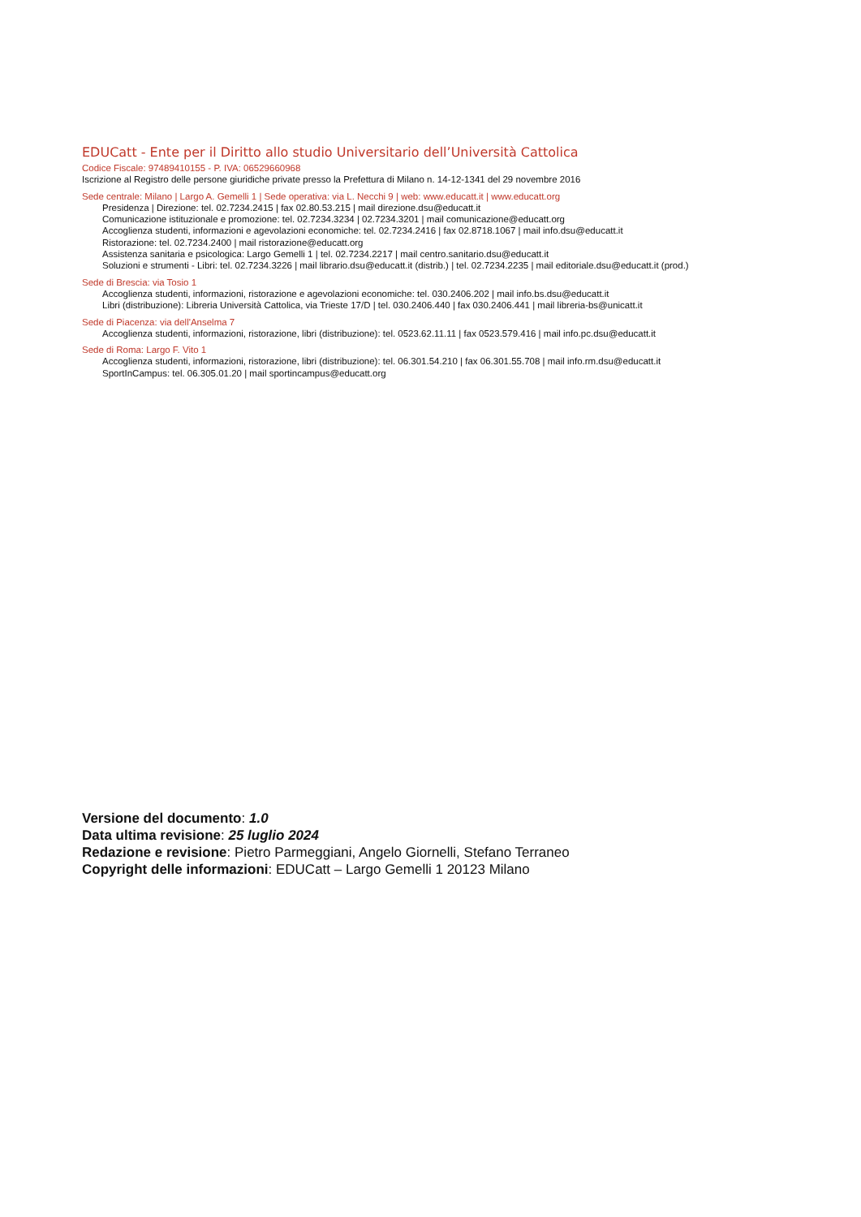EDUCatt - Ente per il Diritto allo studio Universitario dell’Università Cattolica
Codice Fiscale: 97489410155 - P. IVA: 06529660968
Iscrizione al Registro delle persone giuridiche private presso la Prefettura di Milano n. 14-12-1341 del 29 novembre 2016
Sede centrale: Milano | Largo A. Gemelli 1 | Sede operativa: via L. Necchi 9 | web: www.educatt.it | www.educatt.org
Presidenza | Direzione: tel. 02.7234.2415 | fax 02.80.53.215 | mail direzione.dsu@educatt.it
Comunicazione istituzionale e promozione: tel. 02.7234.3234 | 02.7234.3201 | mail comunicazione@educatt.org
Accoglienza studenti, informazioni e agevolazioni economiche: tel. 02.7234.2416 | fax 02.8718.1067 | mail info.dsu@educatt.it
Ristorazione: tel. 02.7234.2400 | mail ristorazione@educatt.org
Assistenza sanitaria e psicologica: Largo Gemelli 1 | tel. 02.7234.2217 | mail centro.sanitario.dsu@educatt.it
Soluzioni e strumenti - Libri: tel. 02.7234.3226 | mail librario.dsu@educatt.it (distrib.) | tel. 02.7234.2235 | mail editoriale.dsu@educatt.it (prod.)
Sede di Brescia: via Tosio 1
Accoglienza studenti, informazioni, ristorazione e agevolazioni economiche: tel. 030.2406.202 | mail info.bs.dsu@educatt.it
Libri (distribuzione): Libreria Università Cattolica, via Trieste 17/D | tel. 030.2406.440 | fax 030.2406.441 | mail libreria-bs@unicatt.it
Sede di Piacenza: via dell'Anselma 7
Accoglienza studenti, informazioni, ristorazione, libri (distribuzione): tel. 0523.62.11.11 | fax 0523.579.416 | mail info.pc.dsu@educatt.it
Sede di Roma: Largo F. Vito 1
Accoglienza studenti, informazioni, ristorazione, libri (distribuzione): tel. 06.301.54.210 | fax 06.301.55.708 | mail info.rm.dsu@educatt.it
SportInCampus: tel. 06.305.01.20 | mail sportincampus@educatt.org
Versione del documento: 1.0
Data ultima revisione: 25 luglio 2024
Redazione e revisione: Pietro Parmeggiani, Angelo Giornelli, Stefano Terraneo
Copyright delle informazioni: EDUCatt – Largo Gemelli 1 20123 Milano